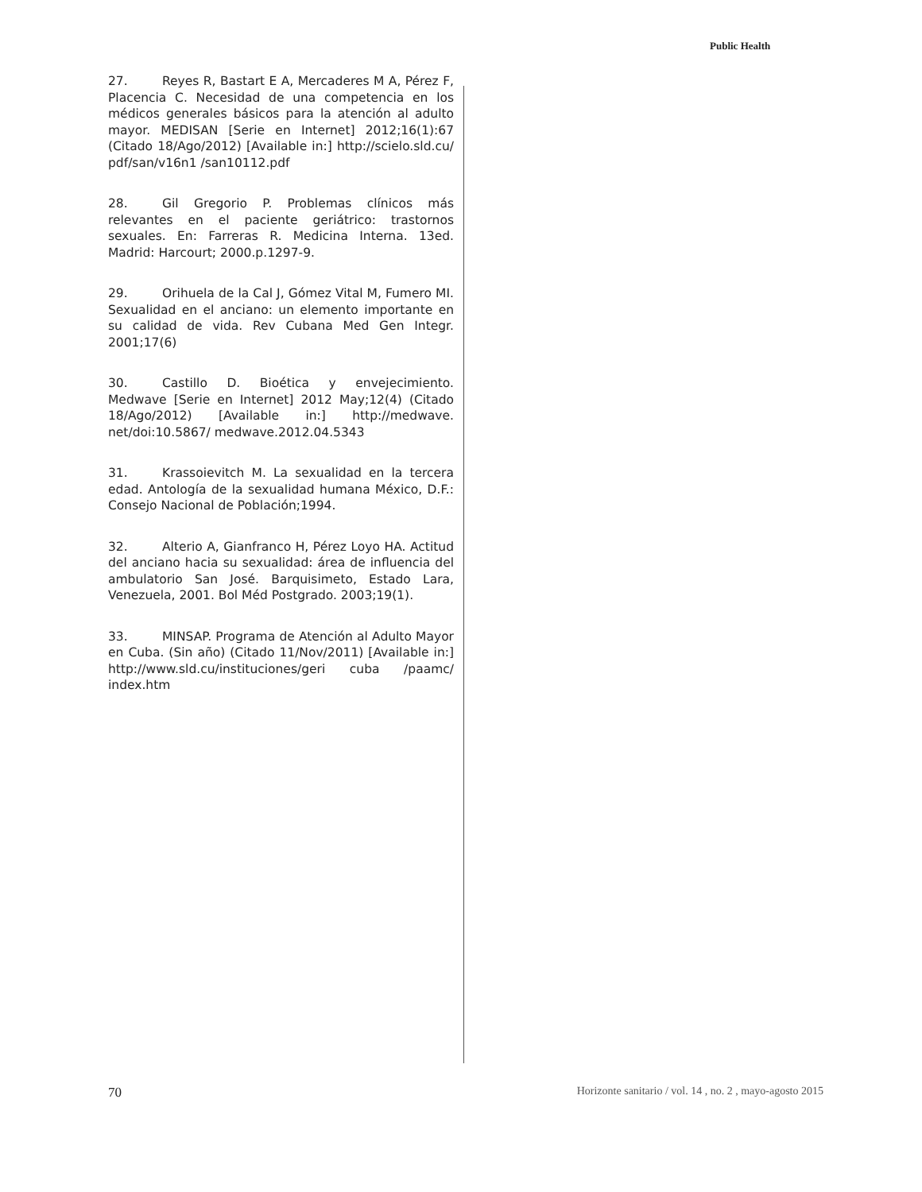Public Health
27. Reyes R, Bastart E A, Mercaderes M A, Pérez F, Placencia C. Necesidad de una competencia en los médicos generales básicos para la atención al adulto mayor. MEDISAN [Serie en Internet] 2012;16(1):67 (Citado 18/Ago/2012) [Available in:] http://scielo.sld.cu/ pdf/san/v16n1 /san10112.pdf
28. Gil Gregorio P. Problemas clínicos más relevantes en el paciente geriátrico: trastornos sexuales. En: Farreras R. Medicina Interna. 13ed. Madrid: Harcourt; 2000.p.1297-9.
29. Orihuela de la Cal J, Gómez Vital M, Fumero MI. Sexualidad en el anciano: un elemento importante en su calidad de vida. Rev Cubana Med Gen Integr. 2001;17(6)
30. Castillo D. Bioética y envejecimiento. Medwave [Serie en Internet] 2012 May;12(4) (Citado 18/Ago/2012) [Available in:] http://medwave. net/doi:10.5867/ medwave.2012.04.5343
31. Krassoievitch M. La sexualidad en la tercera edad. Antología de la sexualidad humana México, D.F.: Consejo Nacional de Población;1994.
32. Alterio A, Gianfranco H, Pérez Loyo HA. Actitud del anciano hacia su sexualidad: área de influencia del ambulatorio San José. Barquisimeto, Estado Lara, Venezuela, 2001. Bol Méd Postgrado. 2003;19(1).
33. MINSAP. Programa de Atención al Adulto Mayor en Cuba. (Sin año) (Citado 11/Nov/2011) [Available in:] http://www.sld.cu/instituciones/geri cuba /paamc/ index.htm
70 Horizonte sanitario / vol. 14 , no. 2 , mayo-agosto 2015